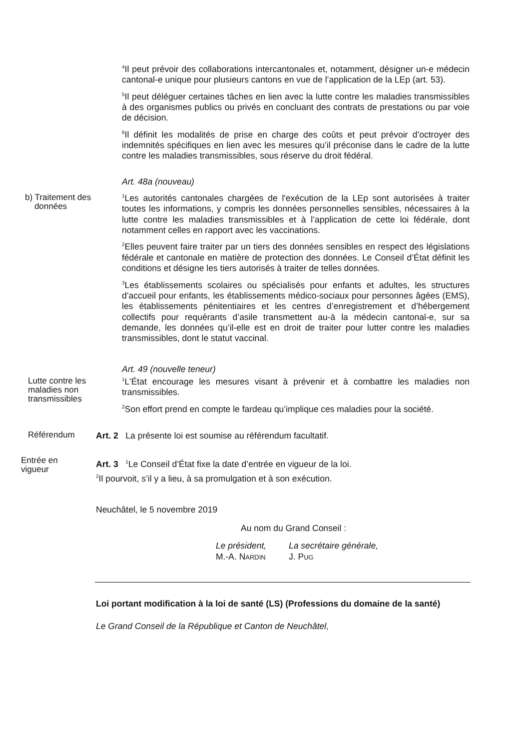<sup>4</sup> Il peut prévoir des collaborations intercantonales et, notamment, désigner un-e médecin cantonal-e unique pour plusieurs cantons en vue de l’application de la LEp (art. 53).
<sup>5</sup> Il peut déléguer certaines tâches en lien avec la lutte contre les maladies transmissibles à des organismes publics ou privés en concluant des contrats de prestations ou par voie de décision.
<sup>6</sup> Il définit les modalités de prise en charge des coûts et peut prévoir d’octroyer des indemnités spécifiques en lien avec les mesures qu’il préconise dans le cadre de la lutte contre les maladies transmissibles, sous réserve du droit fédéral.
Art. 48a (nouveau)
b) Traitement des
données
<sup>1</sup> Les autorités cantonales chargées de l'exécution de la LEp sont autorisées à traiter toutes les informations, y compris les données personnelles sensibles, nécessaires à la lutte contre les maladies transmissibles et à l’application de cette loi fédérale, dont notamment celles en rapport avec les vaccinations.
<sup>2</sup> Elles peuvent faire traiter par un tiers des données sensibles en respect des législations fédérale et cantonale en matière de protection des données. Le Conseil d’État définit les conditions et désigne les tiers autorisés à traiter de telles données.
<sup>3</sup> Les établissements scolaires ou spécialisés pour enfants et adultes, les structures d’accueil pour enfants, les établissements médico-sociaux pour personnes âgées (EMS), les établissements pénitentiaires et les centres d’enregistrement et d’hébergement collectifs pour requérants d’asile transmettent au-à la médecin cantonal-e, sur sa demande, les données qu’il-elle est en droit de traiter pour lutter contre les maladies transmissibles, dont le statut vaccinal.
Art. 49 (nouvelle teneur)
Lutte contre les
maladies non
transmissibles
<sup>1</sup> L'État encourage les mesures visant à prévenir et à combattre les maladies non transmissibles.
<sup>2</sup> Son effort prend en compte le fardeau qu’implique ces maladies pour la société.
Référendum
Art. 2 La présente loi est soumise au référendum facultatif.
Entrée en
vigueur
Art. 3 <sup>1</sup>Le Conseil d’État fixe la date d’entrée en vigueur de la loi.
<sup>2</sup> Il pourvoit, s’il y a lieu, à sa promulgation et à son exécution.
Neuchâtel, le 5 novembre 2019
Au nom du Grand Conseil :
Le président,
M.-A. NARDIN
La secrétaire générale,
J. PUG
Loi portant modification à la loi de santé (LS) (Professions du domaine de la santé)
Le Grand Conseil de la République et Canton de Neuchâtel,